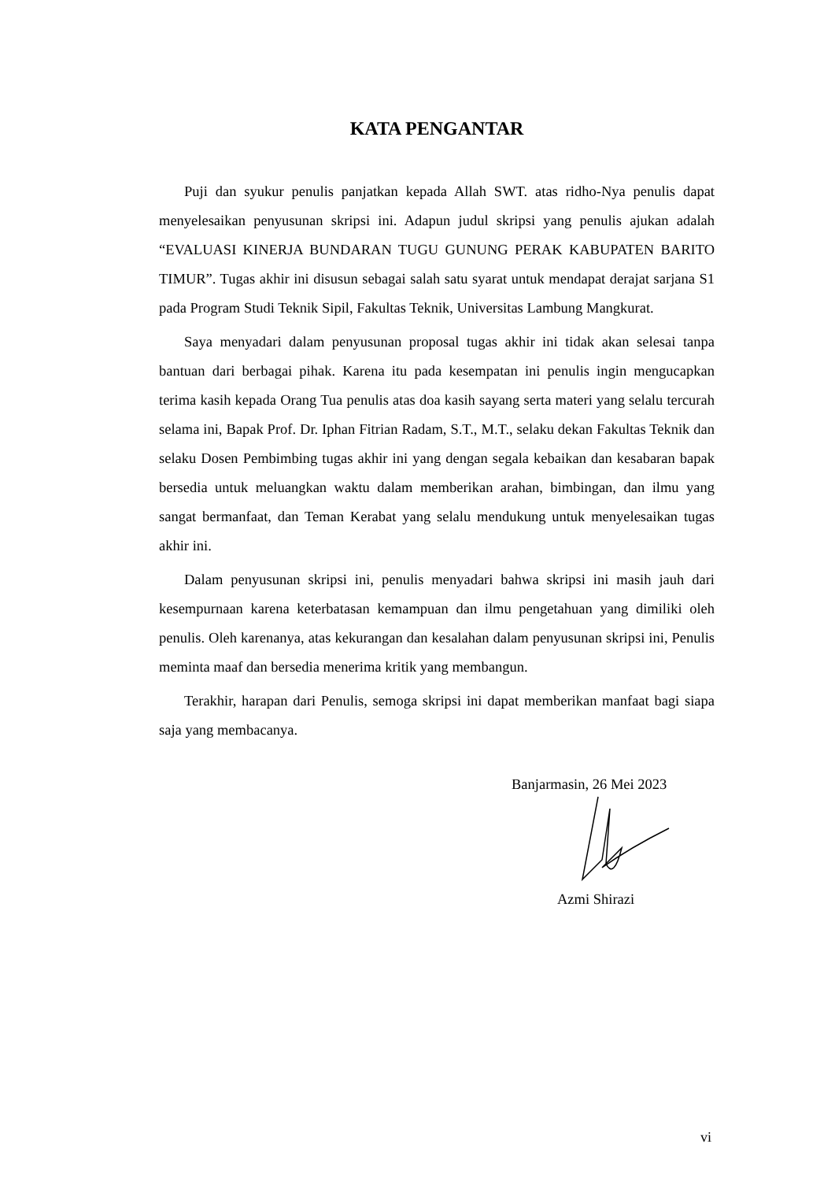KATA PENGANTAR
Puji dan syukur penulis panjatkan kepada Allah SWT. atas ridho-Nya penulis dapat menyelesaikan penyusunan skripsi ini. Adapun judul skripsi yang penulis ajukan adalah “EVALUASI KINERJA BUNDARAN TUGU GUNUNG PERAK KABUPATEN BARITO TIMUR”. Tugas akhir ini disusun sebagai salah satu syarat untuk mendapat derajat sarjana S1 pada Program Studi Teknik Sipil, Fakultas Teknik, Universitas Lambung Mangkurat.
Saya menyadari dalam penyusunan proposal tugas akhir ini tidak akan selesai tanpa bantuan dari berbagai pihak. Karena itu pada kesempatan ini penulis ingin mengucapkan terima kasih kepada Orang Tua penulis atas doa kasih sayang serta materi yang selalu tercurah selama ini, Bapak Prof. Dr. Iphan Fitrian Radam, S.T., M.T., selaku dekan Fakultas Teknik dan selaku Dosen Pembimbing tugas akhir ini yang dengan segala kebaikan dan kesabaran bapak bersedia untuk meluangkan waktu dalam memberikan arahan, bimbingan, dan ilmu yang sangat bermanfaat, dan Teman Kerabat yang selalu mendukung untuk menyelesaikan tugas akhir ini.
Dalam penyusunan skripsi ini, penulis menyadari bahwa skripsi ini masih jauh dari kesempurnaan karena keterbatasan kemampuan dan ilmu pengetahuan yang dimiliki oleh penulis. Oleh karenanya, atas kekurangan dan kesalahan dalam penyusunan skripsi ini, Penulis meminta maaf dan bersedia menerima kritik yang membangun.
Terakhir, harapan dari Penulis, semoga skripsi ini dapat memberikan manfaat bagi siapa saja yang membacanya.
Banjarmasin, 26 Mei 2023
Azmi Shirazi
vi